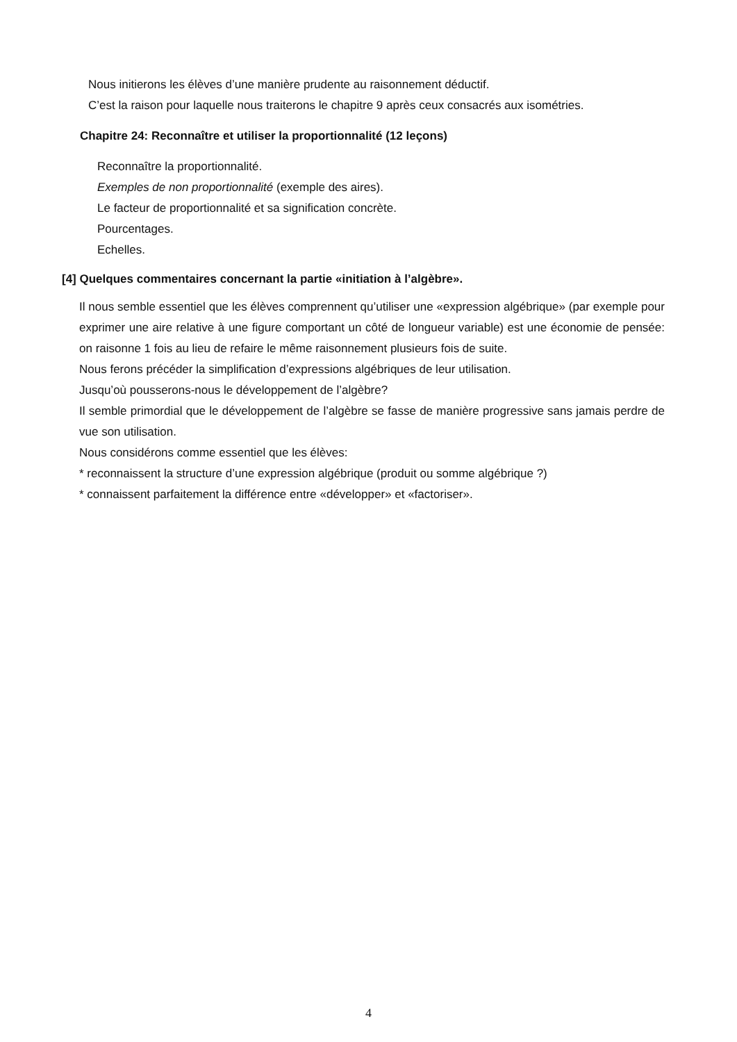Nous initierons les élèves d’une manière prudente au raisonnement déductif.
C’est la raison pour laquelle nous traiterons le chapitre 9 après ceux consacrés aux isométries.
Chapitre 24: Reconnaître et utiliser la proportionnalité (12 leçons)
Reconnaître la proportionnalité.
Exemples de non proportionnalité (exemple des aires).
Le facteur de proportionnalité et sa signification concrète.
Pourcentages.
Echelles.
[4] Quelques commentaires concernant la partie «initiation à l’algèbre».
Il nous semble essentiel que les élèves comprennent qu’utiliser une «expression algébrique» (par exemple pour exprimer une aire relative à une figure comportant un côté de longueur variable) est une économie de pensée: on raisonne 1 fois au lieu de refaire le même raisonnement plusieurs fois de suite.
Nous ferons précéder la simplification d’expressions algébriques de leur utilisation.
Jusqu’où pousserons-nous le développement de l’algèbre?
Il semble primordial que le développement de l’algèbre se fasse de manière progressive sans jamais perdre de vue son utilisation.
Nous considérons comme essentiel que les élèves:
* reconnaissent la structure d’une expression algébrique (produit ou somme algébrique ?)
* connaissent parfaitement la différence entre «développer» et «factoriser».
4